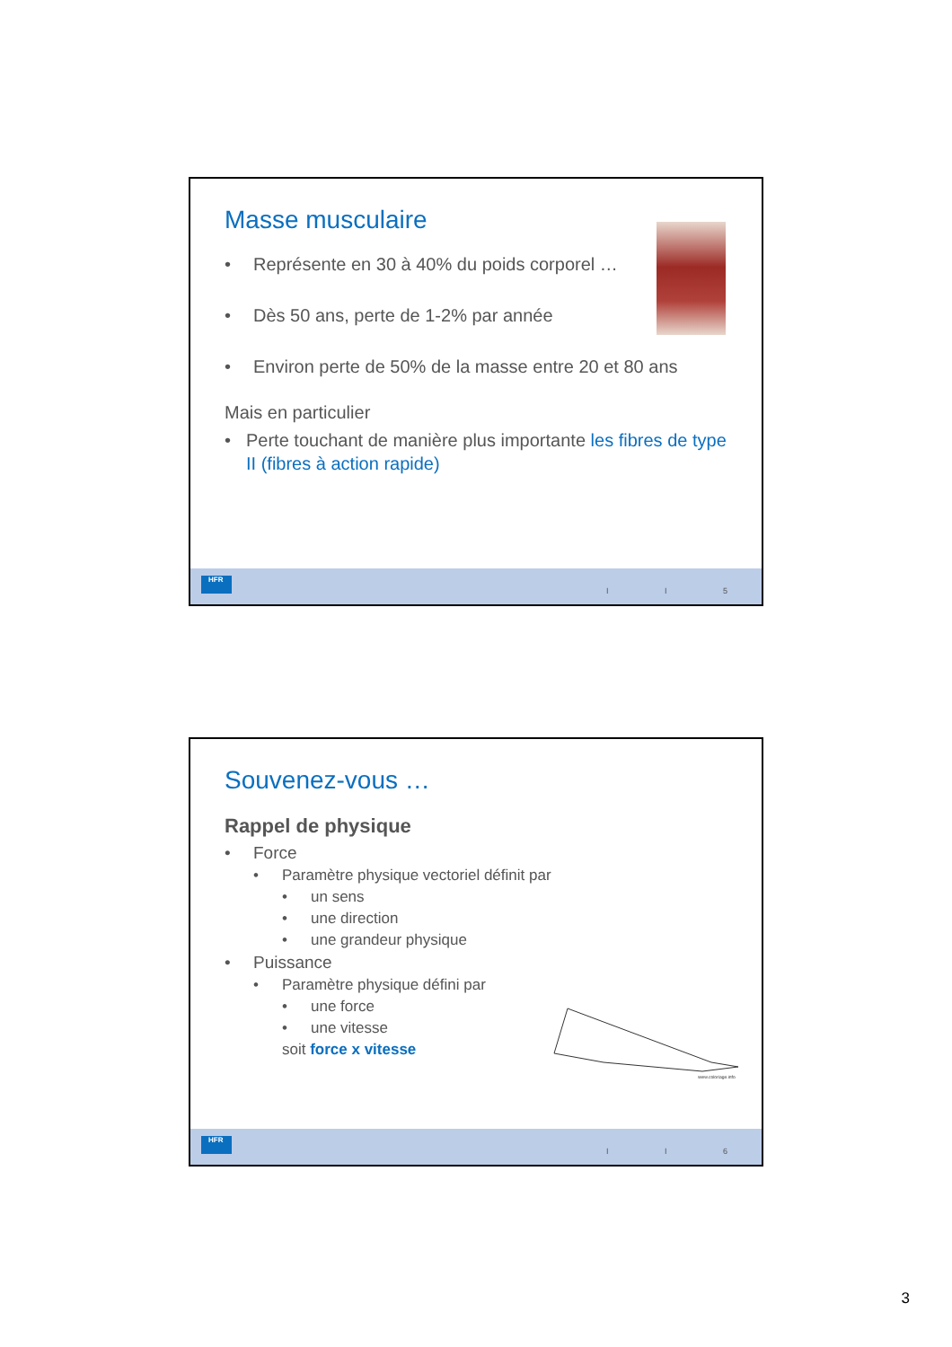Masse musculaire
• Représente en 30 à 40% du poids corporel …
• Dès 50 ans, perte de 1-2% par année
• Environ perte de 50% de la masse entre 20 et 80 ans
Mais en particulier
• Perte touchant de manière plus importante les fibres de type II (fibres à action rapide)
HFR
I I 5
Souvenez-vous …
Rappel de physique
• Force
• Paramètre physique vectoriel définit par
• un sens
• une direction
• une grandeur physique
• Puissance
• Paramètre physique défini par
• une force
• une vitesse
soit force x vitesse
www.coloriage.info
HFR
I I 6
3